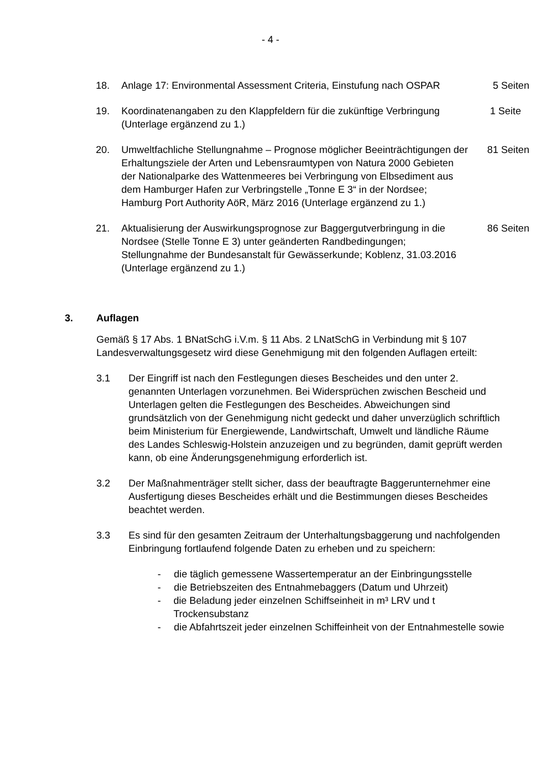- 4 -
18. Anlage 17: Environmental Assessment Criteria, Einstufung nach OSPAR
5 Seiten
19. Koordinatenangaben zu den Klappfeldern für die zukünftige Verbringung (Unterlage ergänzend zu 1.)
1 Seite
20. Umweltfachliche Stellungnahme – Prognose möglicher Beeinträchtigungen der Erhaltungsziele der Arten und Lebensraumtypen von Natura 2000 Gebieten der Nationalparke des Wattenmeeres bei Verbringung von Elbsediment aus dem Hamburger Hafen zur Verbringstelle „Tonne E 3“ in der Nordsee; Hamburg Port Authority AöR, März 2016 (Unterlage ergänzend zu 1.)
81 Seiten
21. Aktualisierung der Auswirkungsprognose zur Baggergutverbringung in die Nordsee (Stelle Tonne E 3) unter geänderten Randbedingungen; Stellungnahme der Bundesanstalt für Gewässerkunde; Koblenz, 31.03.2016 (Unterlage ergänzend zu 1.)
86 Seiten
3. Auflagen
Gemäß § 17 Abs. 1 BNatSchG i.V.m. § 11 Abs. 2 LNatSchG in Verbindung mit § 107 Landesverwaltungsgesetz wird diese Genehmigung mit den folgenden Auflagen erteilt:
3.1 Der Eingriff ist nach den Festlegungen dieses Bescheides und den unter 2. genannten Unterlagen vorzunehmen. Bei Widersprüchen zwischen Bescheid und Unterlagen gelten die Festlegungen des Bescheides. Abweichungen sind grundsätzlich von der Genehmigung nicht gedeckt und daher unverzüglich schriftlich beim Ministerium für Energiewende, Landwirtschaft, Umwelt und ländliche Räume des Landes Schleswig-Holstein anzuzeigen und zu begründen, damit geprüft werden kann, ob eine Änderungsgenehmigung erforderlich ist.
3.2 Der Maßnahmenträger stellt sicher, dass der beauftragte Baggerunternehmer eine Ausfertigung dieses Bescheides erhält und die Bestimmungen dieses Bescheides beachtet werden.
3.3 Es sind für den gesamten Zeitraum der Unterhaltungsbaggerung und nachfolgenden Einbringung fortlaufend folgende Daten zu erheben und zu speichern:
- die täglich gemessene Wassertemperatur an der Einbringungsstelle
- die Betriebszeiten des Entnahmebaggers (Datum und Uhrzeit)
- die Beladung jeder einzelnen Schiffseinheit in m³ LRV und t Trockensubstanz
- die Abfahrtszeit jeder einzelnen Schiffeinheit von der Entnahmestelle sowie